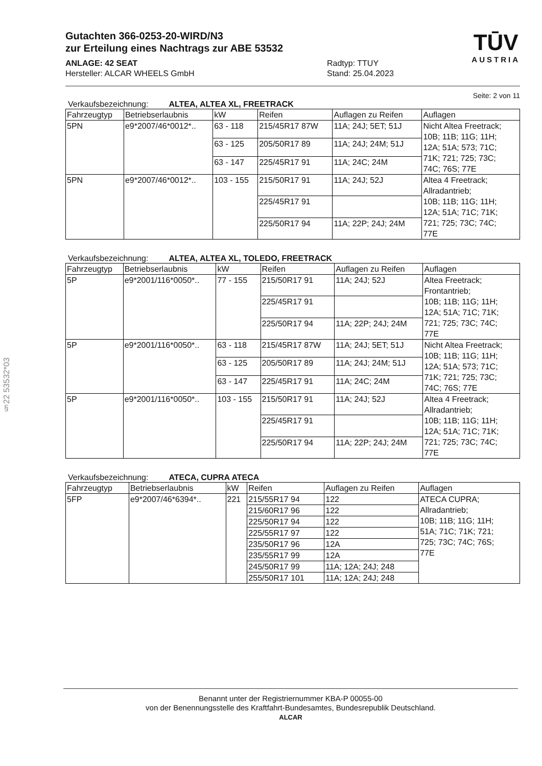§22 53532*03
TŪV
AUSTRIA
Gutachten 366-0253-20-WIRD/N3
zur Erteilung eines Nachtrags zur ABE 53532
ANLAGE: 42 SEAT
Hersteller: ALCAR WHEELS GmbH
Radtyp: TTUY
Stand: 25.04.2023
Seite: 2 von 11
Verkaufsbezeichnung: ALTEA, ALTEA XL, FREETRACK
| Fahrzeugtyp | Betriebserlaubnis | kW | Reifen | Auflagen zu Reifen | Auflagen |
| --- | --- | --- | --- | --- | --- |
| 5PN | e9*2007/46*0012*.. | 63 - 118 | 215/45R17 87W | 11A; 24J; 5ET; 51J | Nicht Altea Freetrack; 10B; 11B; 11G; 11H; 12A; 51A; 573; 71C; 71K; 721; 725; 73C; 74C; 76S; 77E |
| | | 63 - 125 | 205/50R17 89 | 11A; 24J; 24M; 51J | |
| | | 63 - 147 | 225/45R17 91 | 11A; 24C; 24M | |
| 5PN | e9*2007/46*0012*.. | 103 - 155 | 215/50R17 91 | 11A; 24J; 52J | Altea 4 Freetrack; Allradantrieb; 10B; 11B; 11G; 11H; 12A; 51A; 71C; 71K; 721; 725; 73C; 74C; 77E |
| | | | 225/45R17 91 | | |
| | | | 225/50R17 94 | 11A; 22P; 24J; 24M | |
Verkaufsbezeichnung: ALTEA, ALTEA XL, TOLEDO, FREETRACK
| Fahrzeugtyp | Betriebserlaubnis | kW | Reifen | Auflagen zu Reifen | Auflagen |
| --- | --- | --- | --- | --- | --- |
| 5P | e9*2001/116*0050*.. | 77 - 155 | 215/50R17 91 | 11A; 24J; 52J | Altea Freetrack; Frontantrieb; 10B; 11B; 11G; 11H; 12A; 51A; 71C; 71K; 721; 725; 73C; 74C; 77E |
| | | | 225/45R17 91 | | |
| | | | 225/50R17 94 | 11A; 22P; 24J; 24M | |
| 5P | e9*2001/116*0050*.. | 63 - 118 | 215/45R17 87W | 11A; 24J; 5ET; 51J | Nicht Altea Freetrack; 10B; 11B; 11G; 11H; 12A; 51A; 573; 71C; 71K; 721; 725; 73C; 74C; 76S; 77E |
| | | 63 - 125 | 205/50R17 89 | 11A; 24J; 24M; 51J | |
| | | 63 - 147 | 225/45R17 91 | 11A; 24C; 24M | |
| 5P | e9*2001/116*0050*.. | 103 - 155 | 215/50R17 91 | 11A; 24J; 52J | Altea 4 Freetrack; Allradantrieb; 10B; 11B; 11G; 11H; 12A; 51A; 71C; 71K; 721; 725; 73C; 74C; 77E |
| | | | 225/45R17 91 | | |
| | | | 225/50R17 94 | 11A; 22P; 24J; 24M | |
Verkaufsbezeichnung: ATECA, CUPRA ATECA
| Fahrzeugtyp | Betriebserlaubnis | kW | Reifen | Auflagen zu Reifen | Auflagen |
| --- | --- | --- | --- | --- | --- |
| 5FP | e9*2007/46*6394*.. | 221 | 215/55R17 94 | 122 | ATECA CUPRA; Allradantrieb; 10B; 11B; 11G; 11H; 51A; 71C; 71K; 721; 725; 73C; 74C; 76S; 77E |
| | | | 215/60R17 96 | 122 | |
| | | | 225/50R17 94 | 122 | |
| | | | 225/55R17 97 | 122 | |
| | | | 235/50R17 96 | 12A | |
| | | | 235/55R17 99 | 12A | |
| | | | 245/50R17 99 | 11A; 12A; 24J; 248 | |
| | | | 255/50R17 101 | 11A; 12A; 24J; 248 | |
Benannt unter der Registriernummer KBA-P 00055-00
von der Benennungsstelle des Kraftfahrt-Bundesamtes, Bundesrepublik Deutschland.
ALCAR